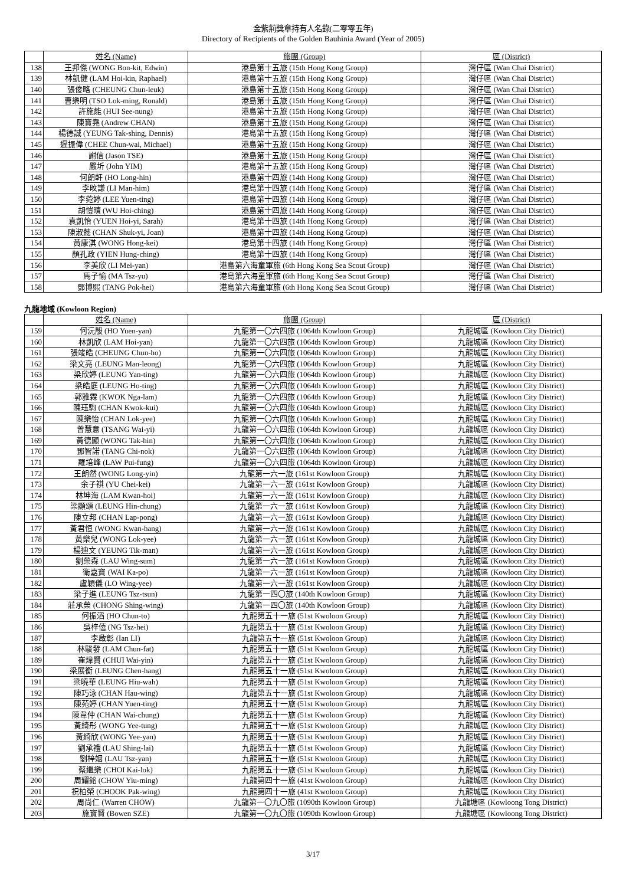金紫荊獎章持有人名錄(二零零五年)
Directory of Recipients of the Golden Bauhinia Award (Year of 2005)
| | 姓名 (Name) | 旅團 (Group) | 區 (District) |
| 138 | 王邦傑 (WONG Bon-kit, Edwin) | 港島第十五旅 (15th Hong Kong Group) | 灣仔區 (Wan Chai District) |
| 139 | 林凱健 (LAM Hoi-kin, Raphael) | 港島第十五旅 (15th Hong Kong Group) | 灣仔區 (Wan Chai District) |
| 140 | 張俊略 (CHEUNG Chun-leuk) | 港島第十五旅 (15th Hong Kong Group) | 灣仔區 (Wan Chai District) |
| 141 | 曹樂明 (TSO Lok-ming, Ronald) | 港島第十五旅 (15th Hong Kong Group) | 灣仔區 (Wan Chai District) |
| 142 | 許施能 (HUI See-nung) | 港島第十五旅 (15th Hong Kong Group) | 灣仔區 (Wan Chai District) |
| 143 | 陳寶堯 (Andrew CHAN) | 港島第十五旅 (15th Hong Kong Group) | 灣仔區 (Wan Chai District) |
| 144 | 楊德誠 (YEUNG Tak-shing, Dennis) | 港島第十五旅 (15th Hong Kong Group) | 灣仔區 (Wan Chai District) |
| 145 | 遲振偉 (CHEE Chun-wai, Michael) | 港島第十五旅 (15th Hong Kong Group) | 灣仔區 (Wan Chai District) |
| 146 | 謝信 (Jason TSE) | 港島第十五旅 (15th Hong Kong Group) | 灣仔區 (Wan Chai District) |
| 147 | 嚴圻 (John YIM) | 港島第十五旅 (15th Hong Kong Group) | 灣仔區 (Wan Chai District) |
| 148 | 何朗軒 (HO Long-hin) | 港島第十四旅 (14th Hong Kong Group) | 灣仔區 (Wan Chai District) |
| 149 | 李旼謙 (LI Man-him) | 港島第十四旅 (14th Hong Kong Group) | 灣仔區 (Wan Chai District) |
| 150 | 李菀婷 (LEE Yuen-ting) | 港島第十四旅 (14th Hong Kong Group) | 灣仔區 (Wan Chai District) |
| 151 | 胡愷晴 (WU Hoi-ching) | 港島第十四旅 (14th Hong Kong Group) | 灣仔區 (Wan Chai District) |
| 152 | 袁凱怡 (YUEN Hoi-yi, Sarah) | 港島第十四旅 (14th Hong Kong Group) | 灣仔區 (Wan Chai District) |
| 153 | 陳淑懿 (CHAN Shuk-yi, Joan) | 港島第十四旅 (14th Hong Kong Group) | 灣仔區 (Wan Chai District) |
| 154 | 黃康淇 (WONG Hong-kei) | 港島第十四旅 (14th Hong Kong Group) | 灣仔區 (Wan Chai District) |
| 155 | 顏孔政 (YIEN Hung-ching) | 港島第十四旅 (14th Hong Kong Group) | 灣仔區 (Wan Chai District) |
| 156 | 李美欣 (LI Mei-yan) | 港島第六海童軍旅 (6th Hong Kong Sea Scout Group) | 灣仔區 (Wan Chai District) |
| 157 | 馬子愉 (MA Tsz-yu) | 港島第六海童軍旅 (6th Hong Kong Sea Scout Group) | 灣仔區 (Wan Chai District) |
| 158 | 鄧博熙 (TANG Pok-hei) | 港島第六海童軍旅 (6th Hong Kong Sea Scout Group) | 灣仔區 (Wan Chai District) |
九龍地域 (Kowloon Region)
| | 姓名 (Name) | 旅團 (Group) | 區 (District) |
| 159 | 何沅殷 (HO Yuen-yan) | 九龍第一〇六四旅 (1064th Kowloon Group) | 九龍城區 (Kowloon City District) |
| 160 | 林凱欣 (LAM Hoi-yan) | 九龍第一〇六四旅 (1064th Kowloon Group) | 九龍城區 (Kowloon City District) |
| 161 | 張竣皓 (CHEUNG Chun-ho) | 九龍第一〇六四旅 (1064th Kowloon Group) | 九龍城區 (Kowloon City District) |
| 162 | 梁文亮 (LEUNG Man-leong) | 九龍第一〇六四旅 (1064th Kowloon Group) | 九龍城區 (Kowloon City District) |
| 163 | 梁欣婷 (LEUNG Yan-ting) | 九龍第一〇六四旅 (1064th Kowloon Group) | 九龍城區 (Kowloon City District) |
| 164 | 梁皓庭 (LEUNG Ho-ting) | 九龍第一〇六四旅 (1064th Kowloon Group) | 九龍城區 (Kowloon City District) |
| 165 | 郭雅霖 (KWOK Nga-lam) | 九龍第一〇六四旅 (1064th Kowloon Group) | 九龍城區 (Kowloon City District) |
| 166 | 陳珏駒 (CHAN Kwok-kui) | 九龍第一〇六四旅 (1064th Kowloon Group) | 九龍城區 (Kowloon City District) |
| 167 | 陳樂怡 (CHAN Lok-yee) | 九龍第一〇六四旅 (1064th Kowloon Group) | 九龍城區 (Kowloon City District) |
| 168 | 曾慧意 (TSANG Wai-yi) | 九龍第一〇六四旅 (1064th Kowloon Group) | 九龍城區 (Kowloon City District) |
| 169 | 黃德顯 (WONG Tak-hin) | 九龍第一〇六四旅 (1064th Kowloon Group) | 九龍城區 (Kowloon City District) |
| 170 | 鄧智諾 (TANG Chi-nok) | 九龍第一〇六四旅 (1064th Kowloon Group) | 九龍城區 (Kowloon City District) |
| 171 | 羅培峰 (LAW Pui-fung) | 九龍第一〇六四旅 (1064th Kowloon Group) | 九龍城區 (Kowloon City District) |
| 172 | 王朗然 (WONG Long-yin) | 九龍第一六一旅 (161st Kowloon Group) | 九龍城區 (Kowloon City District) |
| 173 | 余子祺 (YU Chei-kei) | 九龍第一六一旅 (161st Kowloon Group) | 九龍城區 (Kowloon City District) |
| 174 | 林坤海 (LAM Kwan-hoi) | 九龍第一六一旅 (161st Kowloon Group) | 九龍城區 (Kowloon City District) |
| 175 | 梁顯頌 (LEUNG Hin-chung) | 九龍第一六一旅 (161st Kowloon Group) | 九龍城區 (Kowloon City District) |
| 176 | 陳立邦 (CHAN Lap-pong) | 九龍第一六一旅 (161st Kowloon Group) | 九龍城區 (Kowloon City District) |
| 177 | 黃君恒 (WONG Kwan-hang) | 九龍第一六一旅 (161st Kowloon Group) | 九龍城區 (Kowloon City District) |
| 178 | 黃樂兒 (WONG Lok-yee) | 九龍第一六一旅 (161st Kowloon Group) | 九龍城區 (Kowloon City District) |
| 179 | 楊迪文 (YEUNG Tik-man) | 九龍第一六一旅 (161st Kowloon Group) | 九龍城區 (Kowloon City District) |
| 180 | 劉榮森 (LAU Wing-sum) | 九龍第一六一旅 (161st Kowloon Group) | 九龍城區 (Kowloon City District) |
| 181 | 衛嘉寶 (WAI Ka-po) | 九龍第一六一旅 (161st Kowloon Group) | 九龍城區 (Kowloon City District) |
| 182 | 盧穎儀 (LO Wing-yee) | 九龍第一六一旅 (161st Kowloon Group) | 九龍城區 (Kowloon City District) |
| 183 | 梁子進 (LEUNG Tsz-tsun) | 九龍第一四〇旅 (140th Kowloon Group) | 九龍城區 (Kowloon City District) |
| 184 | 莊承榮 (CHONG Shing-wing) | 九龍第一四〇旅 (140th Kowloon Group) | 九龍城區 (Kowloon City District) |
| 185 | 何振滔 (HO Chun-to) | 九龍第五十一旅 (51st Kwoloon Group) | 九龍城區 (Kowloon City District) |
| 186 | 吳梓僖 (NG Tsz-hei) | 九龍第五十一旅 (51st Kwoloon Group) | 九龍城區 (Kowloon City District) |
| 187 | 李啟彰 (Ian LI) | 九龍第五十一旅 (51st Kwoloon Group) | 九龍城區 (Kowloon City District) |
| 188 | 林駿發 (LAM Chun-fat) | 九龍第五十一旅 (51st Kwoloon Group) | 九龍城區 (Kowloon City District) |
| 189 | 崔煒賢 (CHUI Wai-yin) | 九龍第五十一旅 (51st Kwoloon Group) | 九龍城區 (Kowloon City District) |
| 190 | 梁展衡 (LEUNG Chen-hang) | 九龍第五十一旅 (51st Kwoloon Group) | 九龍城區 (Kowloon City District) |
| 191 | 梁曉華 (LEUNG Hiu-wah) | 九龍第五十一旅 (51st Kwoloon Group) | 九龍城區 (Kowloon City District) |
| 192 | 陳巧泳 (CHAN Hau-wing) | 九龍第五十一旅 (51st Kwoloon Group) | 九龍城區 (Kowloon City District) |
| 193 | 陳苑婷 (CHAN Yuen-ting) | 九龍第五十一旅 (51st Kwoloon Group) | 九龍城區 (Kowloon City District) |
| 194 | 陳韋仲 (CHAN Wai-chung) | 九龍第五十一旅 (51st Kwoloon Group) | 九龍城區 (Kowloon City District) |
| 195 | 黃綺彤 (WONG Yee-tung) | 九龍第五十一旅 (51st Kwoloon Group) | 九龍城區 (Kowloon City District) |
| 196 | 黃綺欣 (WONG Yee-yan) | 九龍第五十一旅 (51st Kwoloon Group) | 九龍城區 (Kowloon City District) |
| 197 | 劉承禮 (LAU Shing-lai) | 九龍第五十一旅 (51st Kwoloon Group) | 九龍城區 (Kowloon City District) |
| 198 | 劉梓姻 (LAU Tsz-yan) | 九龍第五十一旅 (51st Kwoloon Group) | 九龍城區 (Kowloon City District) |
| 199 | 蔡繼樂 (CHOI Kai-lok) | 九龍第五十一旅 (51st Kwoloon Group) | 九龍城區 (Kowloon City District) |
| 200 | 周耀銘 (CHOW Yiu-ming) | 九龍第四十一旅 (41st Kwoloon Group) | 九龍城區 (Kowloon City District) |
| 201 | 祝柏榮 (CHOOK Pak-wing) | 九龍第四十一旅 (41st Kwoloon Group) | 九龍城區 (Kowloon City District) |
| 202 | 周尚仁 (Warren CHOW) | 九龍第一〇九〇旅 (1090th Kowloon Group) | 九龍塘區 (Kowloong Tong District) |
| 203 | 施寶賢 (Bowen SZE) | 九龍第一〇九〇旅 (1090th Kowloon Group) | 九龍塘區 (Kowloong Tong District) |
3/17